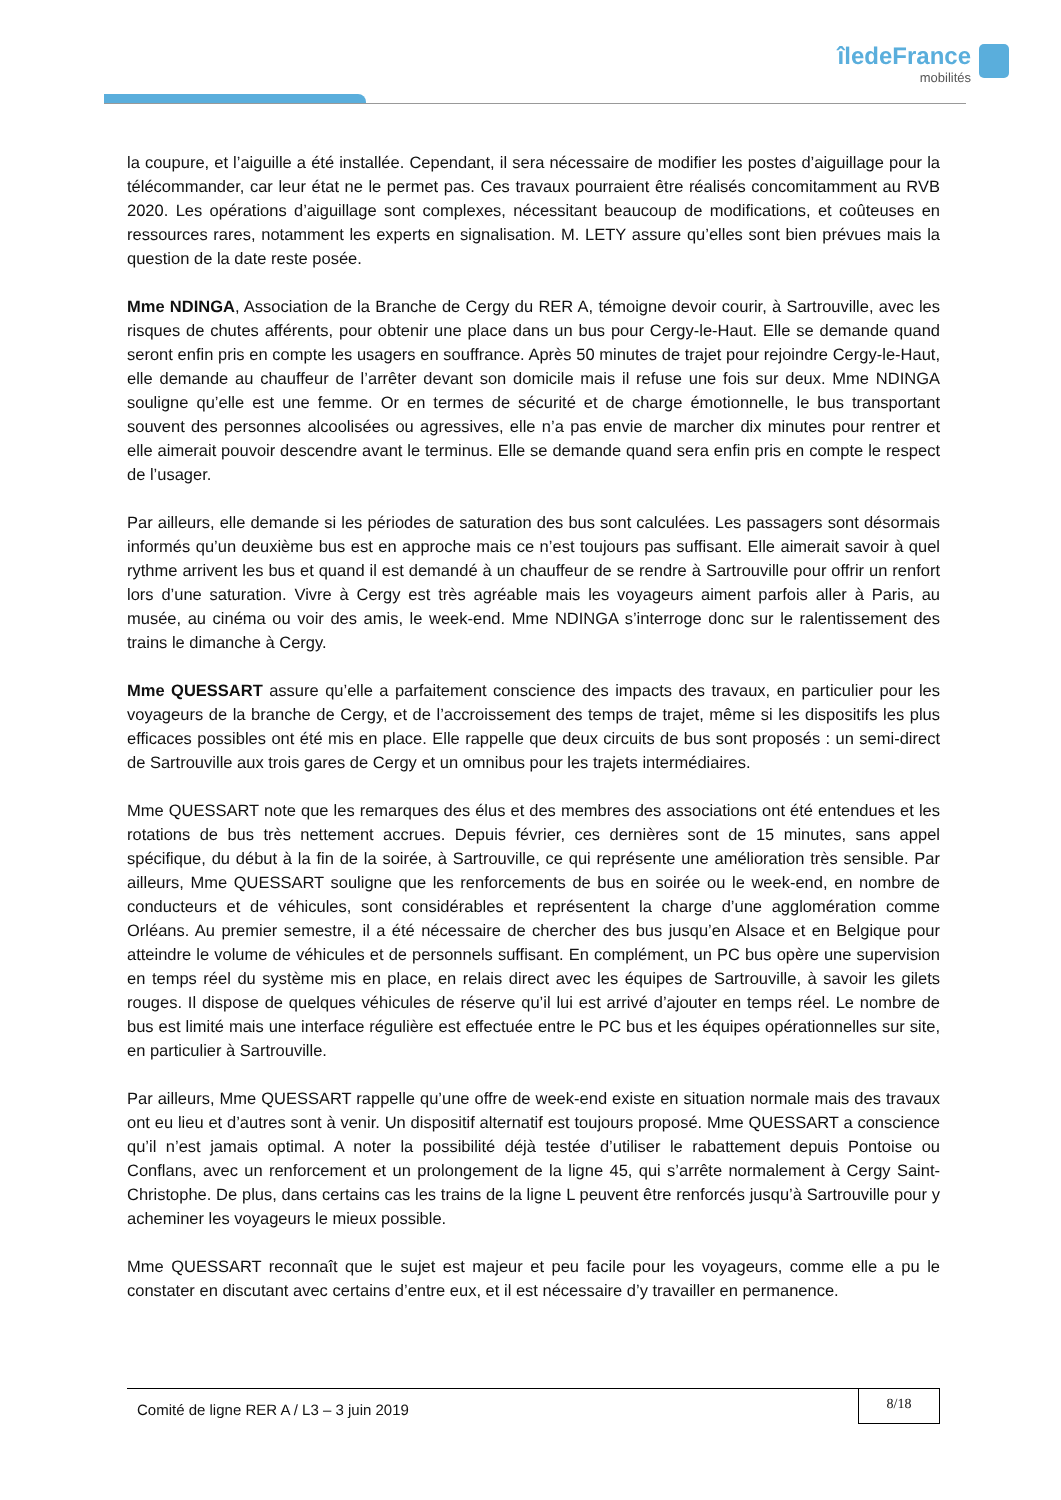îledeFrance
mobilités
la coupure, et l’aiguille a été installée. Cependant, il sera nécessaire de modifier les postes d’aiguillage pour la télécommander, car leur état ne le permet pas. Ces travaux pourraient être réalisés concomitamment au RVB 2020. Les opérations d’aiguillage sont complexes, nécessitant beaucoup de modifications, et coûteuses en ressources rares, notamment les experts en signalisation. M. LETY assure qu’elles sont bien prévues mais la question de la date reste posée.
Mme NDINGA, Association de la Branche de Cergy du RER A, témoigne devoir courir, à Sartrouville, avec les risques de chutes afférents, pour obtenir une place dans un bus pour Cergy-le-Haut. Elle se demande quand seront enfin pris en compte les usagers en souffrance. Après 50 minutes de trajet pour rejoindre Cergy-le-Haut, elle demande au chauffeur de l’arrêter devant son domicile mais il refuse une fois sur deux. Mme NDINGA souligne qu’elle est une femme. Or en termes de sécurité et de charge émotionnelle, le bus transportant souvent des personnes alcoolisées ou agressives, elle n’a pas envie de marcher dix minutes pour rentrer et elle aimerait pouvoir descendre avant le terminus. Elle se demande quand sera enfin pris en compte le respect de l’usager.
Par ailleurs, elle demande si les périodes de saturation des bus sont calculées. Les passagers sont désormais informés qu’un deuxième bus est en approche mais ce n’est toujours pas suffisant. Elle aimerait savoir à quel rythme arrivent les bus et quand il est demandé à un chauffeur de se rendre à Sartrouville pour offrir un renfort lors d’une saturation. Vivre à Cergy est très agréable mais les voyageurs aiment parfois aller à Paris, au musée, au cinéma ou voir des amis, le week-end. Mme NDINGA s’interroge donc sur le ralentissement des trains le dimanche à Cergy.
Mme QUESSART assure qu’elle a parfaitement conscience des impacts des travaux, en particulier pour les voyageurs de la branche de Cergy, et de l’accroissement des temps de trajet, même si les dispositifs les plus efficaces possibles ont été mis en place. Elle rappelle que deux circuits de bus sont proposés : un semi-direct de Sartrouville aux trois gares de Cergy et un omnibus pour les trajets intermédiaires.
Mme QUESSART note que les remarques des élus et des membres des associations ont été entendues et les rotations de bus très nettement accrues. Depuis février, ces dernières sont de 15 minutes, sans appel spécifique, du début à la fin de la soirée, à Sartrouville, ce qui représente une amélioration très sensible. Par ailleurs, Mme QUESSART souligne que les renforcements de bus en soirée ou le week-end, en nombre de conducteurs et de véhicules, sont considérables et représentent la charge d’une agglomération comme Orléans. Au premier semestre, il a été nécessaire de chercher des bus jusqu’en Alsace et en Belgique pour atteindre le volume de véhicules et de personnels suffisant. En complément, un PC bus opère une supervision en temps réel du système mis en place, en relais direct avec les équipes de Sartrouville, à savoir les gilets rouges. Il dispose de quelques véhicules de réserve qu’il lui est arrivé d’ajouter en temps réel. Le nombre de bus est limité mais une interface régulière est effectuée entre le PC bus et les équipes opérationnelles sur site, en particulier à Sartrouville.
Par ailleurs, Mme QUESSART rappelle qu’une offre de week-end existe en situation normale mais des travaux ont eu lieu et d’autres sont à venir. Un dispositif alternatif est toujours proposé. Mme QUESSART a conscience qu’il n’est jamais optimal. A noter la possibilité déjà testée d’utiliser le rabattement depuis Pontoise ou Conflans, avec un renforcement et un prolongement de la ligne 45, qui s’arrête normalement à Cergy Saint-Christophe. De plus, dans certains cas les trains de la ligne L peuvent être renforcés jusqu’à Sartrouville pour y acheminer les voyageurs le mieux possible.
Mme QUESSART reconnaît que le sujet est majeur et peu facile pour les voyageurs, comme elle a pu le constater en discutant avec certains d’entre eux, et il est nécessaire d’y travailler en permanence.
Comité de ligne RER A / L3 – 3 juin 2019
8/18